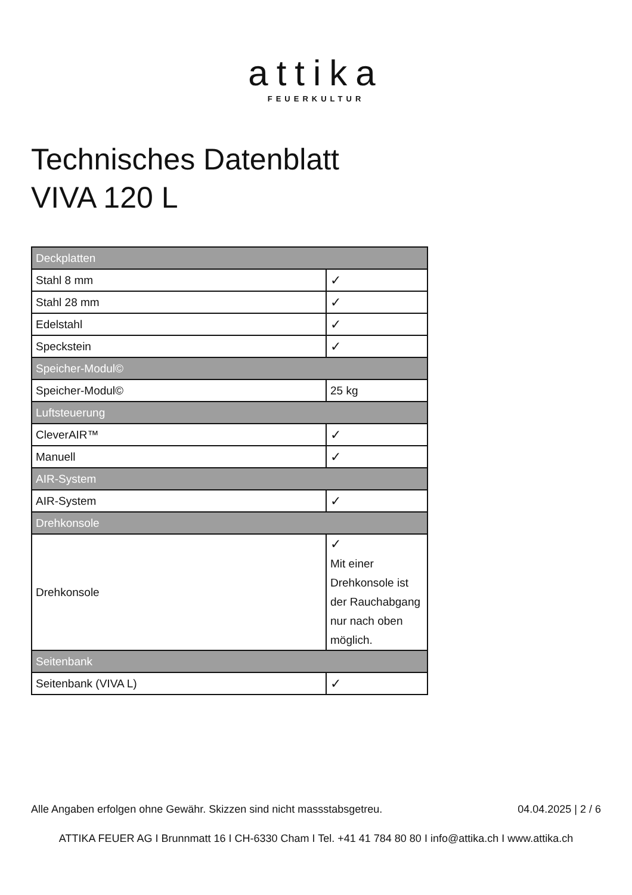attika
FEUERKULTUR
Technisches Datenblatt
VIVA 120 L
| Deckplatten | |
| Stahl 8 mm | ✓ |
| Stahl 28 mm | ✓ |
| Edelstahl | ✓ |
| Speckstein | ✓ |
| Speicher-Modul© | |
| Speicher-Modul© | 25 kg |
| Luftsteuerung | |
| CleverAIR™ | ✓ |
| Manuell | ✓ |
| AIR-System | |
| AIR-System | ✓ |
| Drehkonsole | |
| Drehkonsole | ✓ Mit einer Drehkonsole ist der Rauchabgang nur nach oben möglich. |
| Seitenbank | |
| Seitenbank (VIVA L) | ✓ |
Alle Angaben erfolgen ohne Gewähr. Skizzen sind nicht massstabsgetreu. 04.04.2025 | 2 / 6
ATTIKA FEUER AG I Brunnmatt 16 I CH-6330 Cham I Tel. +41 41 784 80 80 I info@attika.ch I www.attika.ch